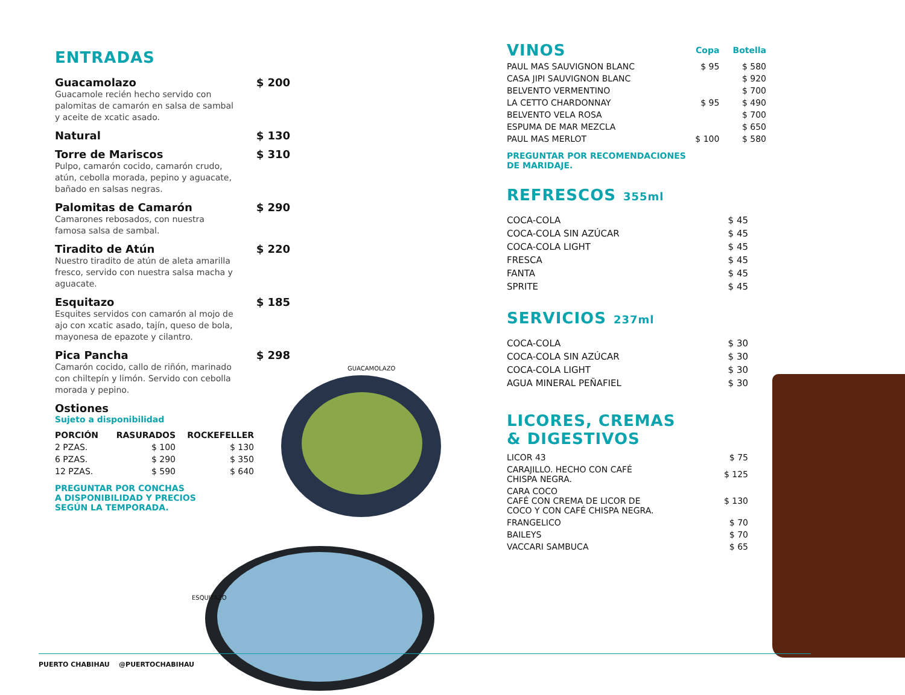GUACAMOLAZO
ESQUITAZO
ENTRADAS
Guacamolazo $ 200
Guacamole recién hecho servido con palomitas de camarón en salsa de sambal y aceite de xcatic asado.
Natural $ 130
Torre de Mariscos $ 310
Pulpo, camarón cocido, camarón crudo, atún, cebolla morada, pepino y aguacate, bañado en salsas negras.
Palomitas de Camarón $ 290
Camarones rebosados, con nuestra famosa salsa de sambal.
Tiradito de Atún $ 220
Nuestro tiradito de atún de aleta amarilla fresco, servido con nuestra salsa macha y aguacate.
Esquitazo $ 185
Esquites servidos con camarón al mojo de ajo con xcatic asado, tajín, queso de bola, mayonesa de epazote y cilantro.
Pica Pancha $ 298
Camarón cocido, callo de riñón, marinado con chiltepín y limón. Servido con cebolla morada y pepino.
Ostiones
Sujeto a disponibilidad
| PORCIÓN | RASURADOS | ROCKEFELLER |
| --- | --- | --- |
| 2 PZAS. | $ 100 | $ 130 |
| 6 PZAS. | $ 290 | $ 350 |
| 12 PZAS. | $ 590 | $ 640 |
PREGUNTAR POR CONCHAS
A DISPONIBILIDAD Y PRECIOS
SEGÚN LA TEMPORADA.
| VINOS | Copa | Botella |
| --- | --- | --- |
| PAUL MAS SAUVIGNON BLANC | $ 95 | $ 580 |
| CASA JIPI SAUVIGNON BLANC | | $ 920 |
| BELVENTO VERMENTINO | | $ 700 |
| LA CETTO CHARDONNAY | $ 95 | $ 490 |
| BELVENTO VELA ROSA | | $ 700 |
| ESPUMA DE MAR MEZCLA | | $ 650 |
| PAUL MAS MERLOT | $ 100 | $ 580 |
PREGUNTAR POR RECOMENDACIONES
DE MARIDAJE.
REFRESCOS 355ml
| COCA-COLA | $ 45 |
| COCA-COLA SIN AZÚCAR | $ 45 |
| COCA-COLA LIGHT | $ 45 |
| FRESCA | $ 45 |
| FANTA | $ 45 |
| SPRITE | $ 45 |
SERVICIOS 237ml
| COCA-COLA | $ 30 |
| COCA-COLA SIN AZÚCAR | $ 30 |
| COCA-COLA LIGHT | $ 30 |
| AGUA MINERAL PEÑAFIEL | $ 30 |
LICORES, CREMAS
& DIGESTIVOS
| LICOR 43 | $ 75 |
| CARAJILLO. HECHO CON CAFÉ CHISPA NEGRA. | $ 125 |
| CARA COCO CAFÉ CON CREMA DE LICOR DE COCO Y CON CAFÉ CHISPA NEGRA. | $ 130 |
| FRANGELICO | $ 70 |
| BAILEYS | $ 70 |
| VACCARI SAMBUCA | $ 65 |
PUERTO CHABIHAU @PUERTOCHABIHAU